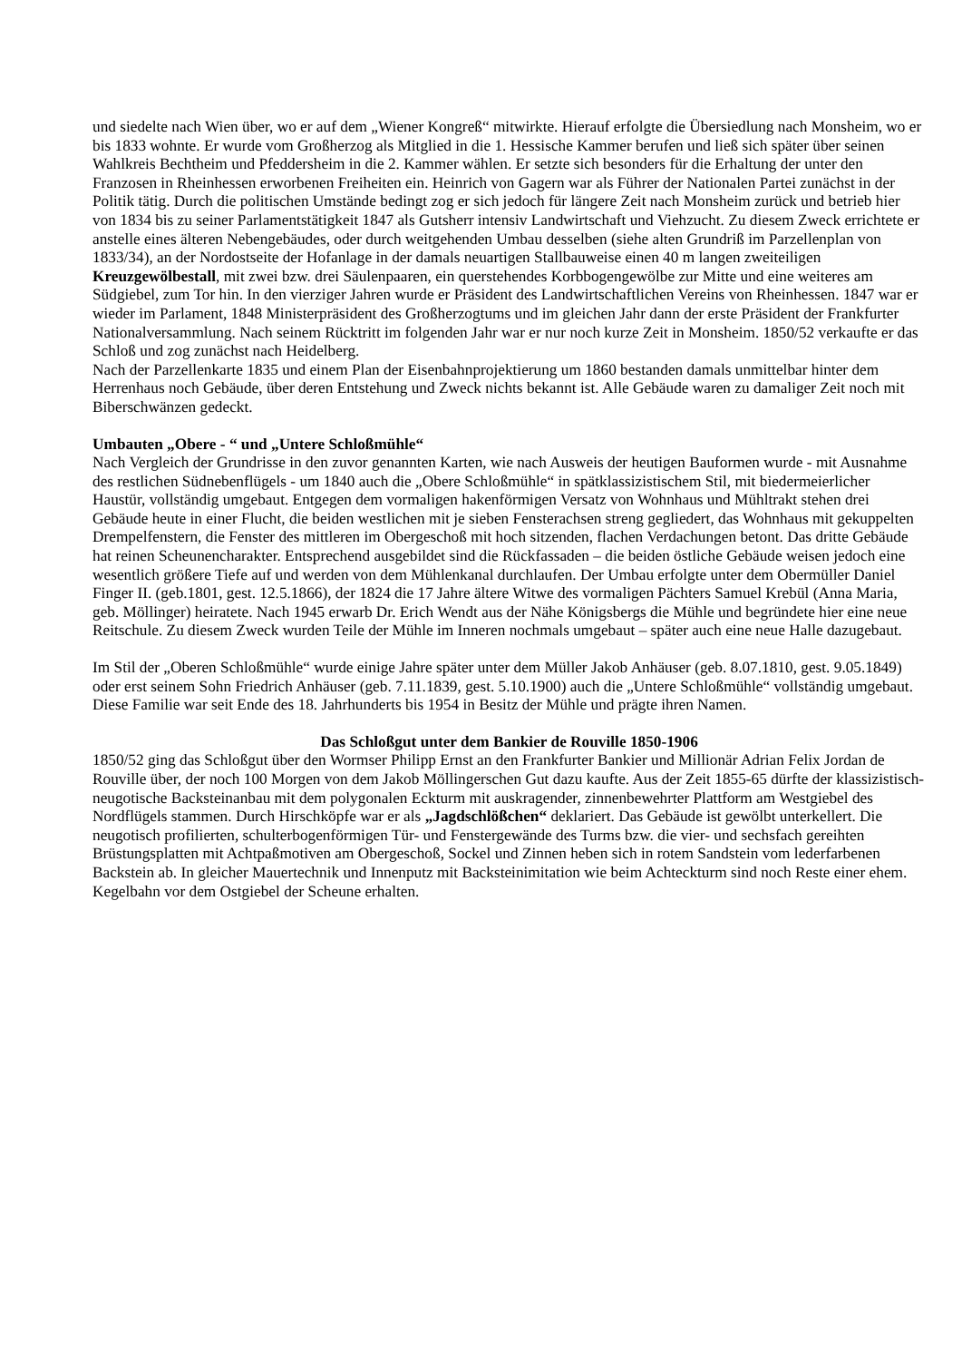und siedelte nach Wien über, wo er auf dem „Wiener Kongreß“ mitwirkte. Hierauf erfolgte die Übersiedlung nach Monsheim, wo er bis 1833 wohnte. Er wurde vom Großherzog als Mitglied in die 1. Hessische Kammer berufen und ließ sich später über seinen Wahlkreis Bechtheim und Pfeddersheim in die 2. Kammer wählen. Er setzte sich besonders für die Erhaltung der unter den Franzosen in Rheinhessen erworbenen Freiheiten ein. Heinrich von Gagern war als Führer der Nationalen Partei zunächst in der Politik tätig. Durch die politischen Umstände bedingt zog er sich jedoch für längere Zeit nach Monsheim zurück und betrieb hier von 1834 bis zu seiner Parlamentstätigkeit 1847 als Gutsherr intensiv Landwirtschaft und Viehzucht. Zu diesem Zweck errichtete er anstelle eines älteren Nebengebäudes, oder durch weitgehenden Umbau desselben (siehe alten Grundriß im Parzellenplan von 1833/34), an der Nordostseite der Hofanlage in der damals neuartigen Stallbauweise einen 40 m langen zweiteiligen Kreuzgewölbestall, mit zwei bzw. drei Säulenpaaren, ein querstehendes Korbbogengewölbe zur Mitte und eine weiteres am Südgiebel, zum Tor hin. In den vierziger Jahren wurde er Präsident des Landwirtschaftlichen Vereins von Rheinhessen. 1847 war er wieder im Parlament, 1848 Ministerpräsident des Großherzogtums und im gleichen Jahr dann der erste Präsident der Frankfurter Nationalversammlung. Nach seinem Rücktritt im folgenden Jahr war er nur noch kurze Zeit in Monsheim. 1850/52 verkaufte er das Schloß und zog zunächst nach Heidelberg.
Nach der Parzellenkarte 1835 und einem Plan der Eisenbahnprojektierung um 1860 bestanden damals unmittelbar hinter dem Herrenhaus noch Gebäude, über deren Entstehung und Zweck nichts bekannt ist. Alle Gebäude waren zu damaliger Zeit noch mit Biberschwänzen gedeckt.
Umbauten „Obere - “ und „Untere Schloßmühle“
Nach Vergleich der Grundrisse in den zuvor genannten Karten, wie nach Ausweis der heutigen Bauformen wurde - mit Ausnahme des restlichen Südnebenflügels - um 1840 auch die „Obere Schloßmühle“ in spätklassizistischem Stil, mit biedermeierlicher Haustür, vollständig umgebaut. Entgegen dem vormaligen hakenförmigen Versatz von Wohnhaus und Mühltrakt stehen drei Gebäude heute in einer Flucht, die beiden westlichen mit je sieben Fensterachsen streng gegliedert, das Wohnhaus mit gekuppelten Drempelfenstern, die Fenster des mittleren im Obergeschoß mit hoch sitzenden, flachen Verdachungen betont. Das dritte Gebäude hat reinen Scheunencharakter. Entsprechend ausgebildet sind die Rückfassaden – die beiden östliche Gebäude weisen jedoch eine wesentlich größere Tiefe auf und werden von dem Mühlenkanal durchlaufen. Der Umbau erfolgte unter dem Obermüller Daniel Finger II. (geb.1801, gest. 12.5.1866), der 1824 die 17 Jahre ältere Witwe des vormaligen Pächters Samuel Krebül (Anna Maria, geb. Möllinger) heiratete. Nach 1945 erwarb Dr. Erich Wendt aus der Nähe Königsbergs die Mühle und begründete hier eine neue Reitschule. Zu diesem Zweck wurden Teile der Mühle im Inneren nochmals umgebaut – später auch eine neue Halle dazugebaut.
Im Stil der „Oberen Schloßmühle“ wurde einige Jahre später unter dem Müller Jakob Anhäuser (geb. 8.07.1810, gest. 9.05.1849) oder erst seinem Sohn Friedrich Anhäuser (geb. 7.11.1839, gest. 5.10.1900) auch die „Untere Schloßmühle“ vollständig umgebaut. Diese Familie war seit Ende des 18. Jahrhunderts bis 1954 in Besitz der Mühle und prägte ihren Namen.
Das Schloßgut unter dem Bankier de Rouville 1850-1906
1850/52 ging das Schloßgut über den Wormser Philipp Ernst an den Frankfurter Bankier und Millionär Adrian Felix Jordan de Rouville über, der noch 100 Morgen von dem Jakob Möllingerschen Gut dazu kaufte. Aus der Zeit 1855-65 dürfte der klassizistisch-neugotische Backsteinanbau mit dem polygonalen Eckturm mit auskragender, zinnenbewehrter Plattform am Westgiebel des Nordflügels stammen. Durch Hirschköpfe war er als „Jagdschlößchen“ deklariert. Das Gebäude ist gewölbt unterkellert. Die neugotisch profilierten, schulterbogenförmigen Tür- und Fenstergewände des Turms bzw. die vier- und sechsfach gereihten Brüstungsplatten mit Achtpaßmotiven am Obergeschoß, Sockel und Zinnen heben sich in rotem Sandstein vom lederfarbenen Backstein ab. In gleicher Mauertechnik und Innenputz mit Backsteinimitation wie beim Achteckturm sind noch Reste einer ehem. Kegelbahn vor dem Ostgiebel der Scheune erhalten.